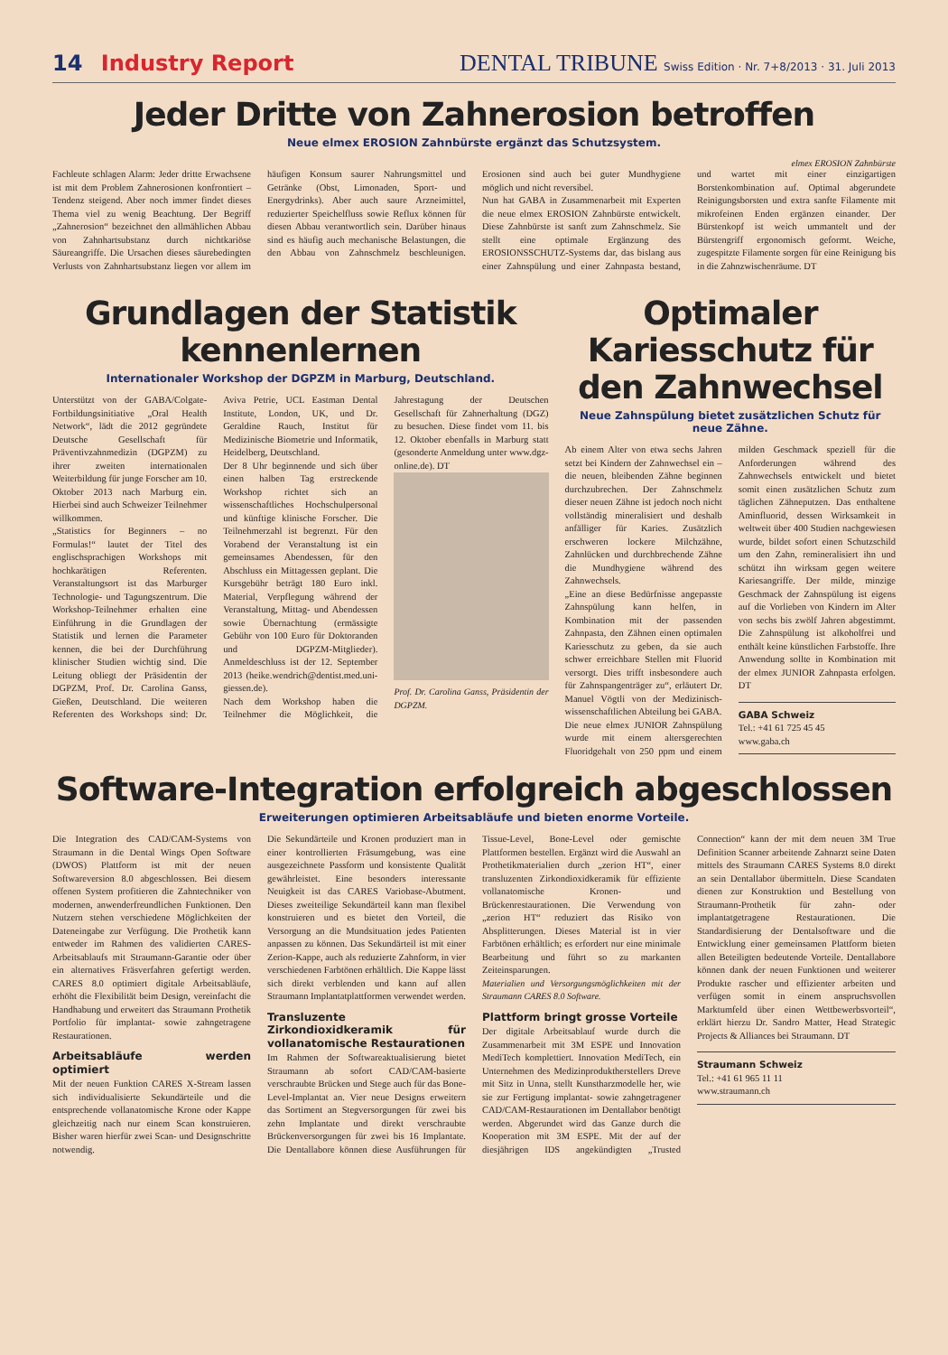14 Industry Report DENTAL TRIBUNE Swiss Edition · Nr. 7+8/2013 · 31. Juli 2013
Jeder Dritte von Zahnerosion betroffen
Neue elmex EROSION Zahnbürste ergänzt das Schutzsystem.
elmex EROSION Zahnbürste
Fachleute schlagen Alarm: Jeder dritte Erwachsene ist mit dem Problem Zahnerosionen konfrontiert – Tendenz steigend. Aber noch immer findet dieses Thema viel zu wenig Beachtung. Der Begriff „Zahnerosion“ bezeichnet den allmählichen Abbau von Zahnhartsubstanz durch nichtkariöse Säureangriffe. Die Ursachen dieses säurebedingten Verlusts von Zahnhartsubstanz liegen vor allem im häufigen Konsum saurer Nahrungsmittel und Getränke (Obst, Limonaden, Sport- und Energydrinks). Aber auch saure Arzneimittel, reduzierter Speichelfluss sowie Reflux können für diesen Abbau verantwortlich sein. Darüber hinaus sind es häufig auch mechanische Belastungen, die den Abbau von Zahnschmelz beschleunigen. Erosionen sind auch bei guter Mundhygiene möglich und nicht reversibel.
Nun hat GABA in Zusammenarbeit mit Experten die neue elmex EROSION Zahnbürste entwickelt. Diese Zahnbürste ist sanft zum Zahnschmelz. Sie stellt eine optimale Ergänzung des EROSIONSSCHUTZ-Systems dar, das bislang aus einer Zahnspülung und einer Zahnpasta bestand, und wartet mit einer einzigartigen Borstenkombination auf. Optimal abgerundete Reinigungsborsten und extra sanfte Filamente mit mikrofeinen Enden ergänzen einander. Der Bürstenkopf ist weich ummantelt und der Bürstengriff ergonomisch geformt. Weiche, zugespitzte Filamente sorgen für eine Reinigung bis in die Zahnzwischenräume. DT
Grundlagen der Statistik kennenlernen
Internationaler Workshop der DGPZM in Marburg, Deutschland.
Unterstützt von der GABA/Colgate-Fortbildungsinitiative „Oral Health Network“, lädt die 2012 gegründete Deutsche Gesellschaft für Präventivzahnmedizin (DGPZM) zu ihrer zweiten internationalen Weiterbildung für junge Forscher am 10. Oktober 2013 nach Marburg ein. Hierbei sind auch Schweizer Teilnehmer willkommen.
„Statistics for Beginners – no Formulas!“ lautet der Titel des englischsprachigen Workshops mit hochkarätigen Referenten. Veranstaltungsort ist das Marburger Technologie- und Tagungszentrum. Die Workshop-Teilnehmer erhalten eine Einführung in die Grundlagen der Statistik und lernen die Parameter kennen, die bei der Durchführung klinischer Studien wichtig sind. Die Leitung obliegt der Präsidentin der DGPZM, Prof. Dr. Carolina Ganss, Gießen, Deutschland. Die weiteren Referenten des Workshops sind: Dr. Aviva Petrie, UCL Eastman Dental Institute, London, UK, und Dr. Geraldine Rauch, Institut für Medizinische Biometrie und Informatik, Heidelberg, Deutschland.
Der 8 Uhr beginnende und sich über einen halben Tag erstreckende Workshop richtet sich an wissenschaftliches Hochschulpersonal und künftige klinische Forscher. Die Teilnehmerzahl ist begrenzt. Für den Vorabend der Veranstaltung ist ein gemeinsames Abendessen, für den Abschluss ein Mittagessen geplant. Die Kursgebühr beträgt 180 Euro inkl. Material, Verpflegung während der Veranstaltung, Mittag- und Abendessen sowie Übernachtung (ermässigte Gebühr von 100 Euro für Doktoranden und DGPZM-Mitglieder). Anmeldeschluss ist der 12. September 2013 (heike.wendrich@dentist.med.uni-giessen.de).
Nach dem Workshop haben die Teilnehmer die Möglichkeit, die Jahrestagung der Deutschen Gesellschaft für Zahnerhaltung (DGZ) zu besuchen. Diese findet vom 11. bis 12. Oktober ebenfalls in Marburg statt (gesonderte Anmeldung unter www.dgz-online.de). DT
Prof. Dr. Carolina Ganss, Präsidentin der DGPZM.
Optimaler Kariesschutz für den Zahnwechsel
Neue Zahnspülung bietet zusätzlichen Schutz für neue Zähne.
Ab einem Alter von etwa sechs Jahren setzt bei Kindern der Zahnwechsel ein – die neuen, bleibenden Zähne beginnen durchzubrechen. Der Zahnschmelz dieser neuen Zähne ist jedoch noch nicht vollständig mineralisiert und deshalb anfälliger für Karies. Zusätzlich erschweren lockere Milchzähne, Zahnlücken und durchbrechende Zähne die Mundhygiene während des Zahnwechsels.
„Eine an diese Bedürfnisse angepasste Zahnspülung kann helfen, in Kombination mit der passenden Zahnpasta, den Zähnen einen optimalen Kariesschutz zu geben, da sie auch schwer erreichbare Stellen mit Fluorid versorgt. Dies trifft insbesondere auch für Zahnspangenträger zu“, erläutert Dr. Manuel Vögtli von der Medizinisch-wissenschaftlichen Abteilung bei GABA.
Die neue elmex JUNIOR Zahnspülung wurde mit einem altersgerechten Fluoridgehalt von 250 ppm und einem milden Geschmack speziell für die Anforderungen während des Zahnwechsels entwickelt und bietet somit einen zusätzlichen Schutz zum täglichen Zähneputzen. Das enthaltene Aminfluorid, dessen Wirksamkeit in weltweit über 400 Studien nachgewiesen wurde, bildet sofort einen Schutzschild um den Zahn, remineralisiert ihn und schützt ihn wirksam gegen weitere Kariesangriffe. Der milde, minzige Geschmack der Zahnspülung ist eigens auf die Vorlieben von Kindern im Alter von sechs bis zwölf Jahren abgestimmt. Die Zahnspülung ist alkoholfrei und enthält keine künstlichen Farbstoffe. Ihre Anwendung sollte in Kombination mit der elmex JUNIOR Zahnpasta erfolgen. DT
GABA Schweiz
Tel.: +41 61 725 45 45
www.gaba.ch
Software-Integration erfolgreich abgeschlossen
Erweiterungen optimieren Arbeitsabläufe und bieten enorme Vorteile.
Die Integration des CAD/CAM-Systems von Straumann in die Dental Wings Open Software (DWOS) Plattform ist mit der neuen Softwareversion 8.0 abgeschlossen. Bei diesem offenen System profitieren die Zahntechniker von modernen, anwenderfreundlichen Funktionen. Den Nutzern stehen verschiedene Möglichkeiten der Dateneingabe zur Verfügung. Die Prothetik kann entweder im Rahmen des validierten CARES-Arbeitsablaufs mit Straumann-Garantie oder über ein alternatives Fräsverfahren gefertigt werden. CARES 8.0 optimiert digitale Arbeitsabläufe, erhöht die Flexibilität beim Design, vereinfacht die Handhabung und erweitert das Straumann Prothetik Portfolio für implantat- sowie zahngetragene Restaurationen.
Arbeitsabläufe werden optimiert
Mit der neuen Funktion CARES X-Stream lassen sich individualisierte Sekundärteile und die entsprechende vollanatomische Krone oder Kappe gleichzeitig nach nur einem Scan konstruieren. Bisher waren hierfür zwei Scan- und Designschritte notwendig.
Die Sekundärteile und Kronen produziert man in einer kontrollierten Fräsumgebung, was eine ausgezeichnete Passform und konsistente Qualität gewährleistet. Eine besonders interessante Neuigkeit ist das CARES Variobase-Abutment. Dieses zweiteilige Sekundärteil kann man flexibel konstruieren und es bietet den Vorteil, die Versorgung an die Mundsituation jedes Patienten anpassen zu können. Das Sekundärteil ist mit einer Zerion-Kappe, auch als reduzierte Zahnform, in vier verschiedenen Farbtönen erhältlich. Die Kappe lässt sich direkt verblenden und kann auf allen Straumann Implantatplattformen verwendet werden.
Transluzente Zirkondioxidkeramik für vollanatomische Restaurationen
Im Rahmen der Softwareaktualisierung bietet Straumann ab sofort CAD/CAM-basierte verschraubte Brücken und Stege auch für das Bone-Level-Implantat an. Vier neue Designs erweitern das Sortiment an Stegversorgungen für zwei bis zehn Implantate und direkt verschraubte Brückenversorgungen für zwei bis 16 Implantate. Die Dentallabore können diese Ausführungen für Tissue-Level, Bone-Level oder gemischte Plattformen bestellen. Ergänzt wird die Auswahl an Prothetikmaterialien durch „zerion HT“, einer transluzenten Zirkondioxidkeramik für effiziente vollanatomische Kronen- und Brückenrestaurationen. Die Verwendung von „zerion HT“ reduziert das Risiko von Absplitterungen. Dieses Material ist in vier Farbtönen erhältlich; es erfordert nur eine minimale Bearbeitung und führt so zu markanten Zeiteinsparungen.
Materialien und Versorgungsmöglichkeiten mit der Straumann CARES 8.0 Software.
Plattform bringt grosse Vorteile
Der digitale Arbeitsablauf wurde durch die Zusammenarbeit mit 3M ESPE und Innovation MediTech komplettiert. Innovation MediTech, ein Unternehmen des Medizinproduktherstellers Dreve mit Sitz in Unna, stellt Kunstharzmodelle her, wie sie zur Fertigung implantat- sowie zahngetragener CAD/CAM-Restaurationen im Dentallabor benötigt werden. Abgerundet wird das Ganze durch die Kooperation mit 3M ESPE. Mit der auf der diesjährigen IDS angekündigten „Trusted Connection“ kann der mit dem neuen 3M True Definition Scanner arbeitende Zahnarzt seine Daten mittels des Straumann CARES Systems 8.0 direkt an sein Dentallabor übermitteln. Diese Scandaten dienen zur Konstruktion und Bestellung von Straumann-Prothetik für zahn- oder implantatgetragene Restaurationen. Die Standardisierung der Dentalsoftware und die Entwicklung einer gemeinsamen Plattform bieten allen Beteiligten bedeutende Vorteile. Dentallabore können dank der neuen Funktionen und weiterer Produkte rascher und effizienter arbeiten und verfügen somit in einem anspruchsvollen Marktumfeld über einen Wettbewerbsvorteil“, erklärt hierzu Dr. Sandro Matter, Head Strategic Projects & Alliances bei Straumann. DT
Straumann Schweiz
Tel.: +41 61 965 11 11
www.straumann.ch